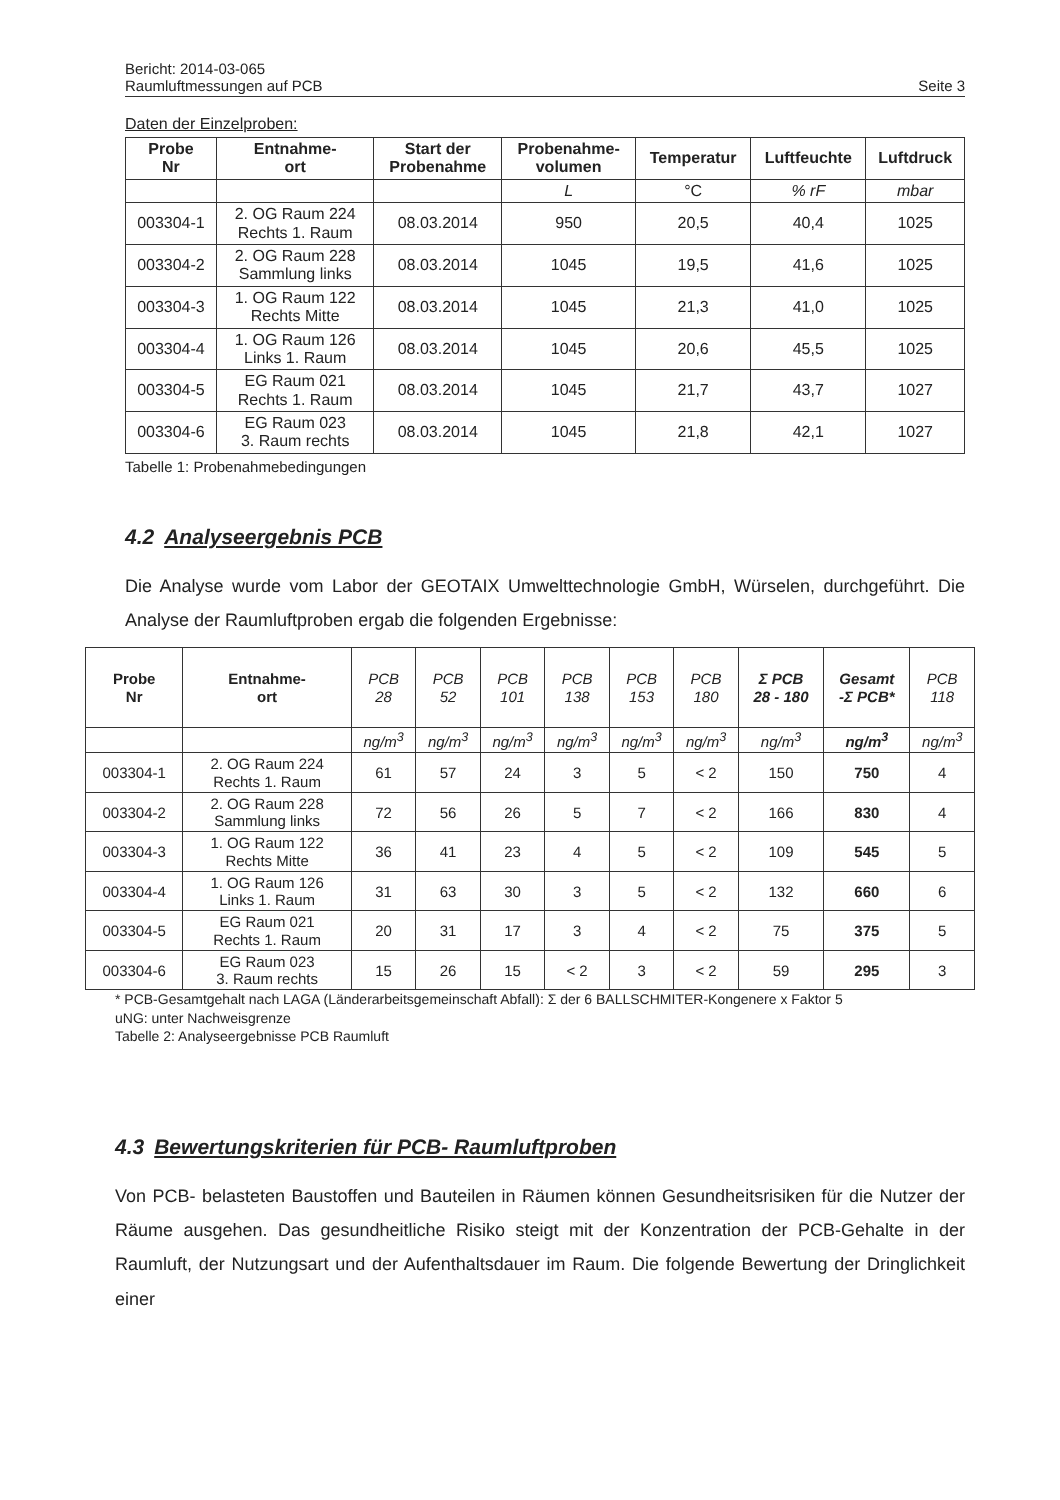Bericht: 2014-03-065
Raumluftmessungen auf PCB
Seite 3
Daten der Einzelproben:
| Probe Nr | Entnahme- ort | Start der Probenahme | Probenahme- volumen | Temperatur | Luftfeuchte | Luftdruck |
| --- | --- | --- | --- | --- | --- | --- |
| | | | L | °C | % rF | mbar |
| 003304-1 | 2. OG Raum 224 Rechts 1. Raum | 08.03.2014 | 950 | 20,5 | 40,4 | 1025 |
| 003304-2 | 2. OG Raum 228 Sammlung links | 08.03.2014 | 1045 | 19,5 | 41,6 | 1025 |
| 003304-3 | 1. OG Raum 122 Rechts Mitte | 08.03.2014 | 1045 | 21,3 | 41,0 | 1025 |
| 003304-4 | 1. OG Raum 126 Links 1. Raum | 08.03.2014 | 1045 | 20,6 | 45,5 | 1025 |
| 003304-5 | EG Raum 021 Rechts 1. Raum | 08.03.2014 | 1045 | 21,7 | 43,7 | 1027 |
| 003304-6 | EG Raum 023 3. Raum rechts | 08.03.2014 | 1045 | 21,8 | 42,1 | 1027 |
Tabelle 1: Probenahmebedingungen
4.2 Analyseergebnis PCB
Die Analyse wurde vom Labor der GEOTAIX Umwelttechnologie GmbH, Würselen, durchgeführt. Die Analyse der Raumluftproben ergab die folgenden Ergebnisse:
| Probe Nr | Entnahme- ort | PCB 28 | PCB 52 | PCB 101 | PCB 138 | PCB 153 | PCB 180 | Σ PCB 28 - 180 | Gesamt -Σ PCB* | PCB 118 |
| | | ng/m<sup>3</sup> | ng/m<sup>3</sup> | ng/m<sup>3</sup> | ng/m<sup>3</sup> | ng/m<sup>3</sup> | ng/m<sup>3</sup> | ng/m<sup>3</sup> | ng/m<sup>3</sup> | ng/m<sup>3</sup> |
| 003304-1 | 2. OG Raum 224 Rechts 1. Raum | 61 | 57 | 24 | 3 | 5 | < 2 | 150 | 750 | 4 |
| 003304-2 | 2. OG Raum 228 Sammlung links | 72 | 56 | 26 | 5 | 7 | < 2 | 166 | 830 | 4 |
| 003304-3 | 1. OG Raum 122 Rechts Mitte | 36 | 41 | 23 | 4 | 5 | < 2 | 109 | 545 | 5 |
| 003304-4 | 1. OG Raum 126 Links 1. Raum | 31 | 63 | 30 | 3 | 5 | < 2 | 132 | 660 | 6 |
| 003304-5 | EG Raum 021 Rechts 1. Raum | 20 | 31 | 17 | 3 | 4 | < 2 | 75 | 375 | 5 |
| 003304-6 | EG Raum 023 3. Raum rechts | 15 | 26 | 15 | < 2 | 3 | < 2 | 59 | 295 | 3 |
* PCB-Gesamtgehalt nach LAGA (Länderarbeitsgemeinschaft Abfall): Σ der 6 BALLSCHMITER-Kongenere x Faktor 5
uNG: unter Nachweisgrenze
Tabelle 2: Analyseergebnisse PCB Raumluft
4.3 Bewertungskriterien für PCB- Raumluftproben
Von PCB- belasteten Baustoffen und Bauteilen in Räumen können Gesundheitsrisiken für die Nutzer der Räume ausgehen. Das gesundheitliche Risiko steigt mit der Konzentration der PCB-Gehalte in der Raumluft, der Nutzungsart und der Aufenthaltsdauer im Raum. Die folgende Bewertung der Dringlichkeit einer